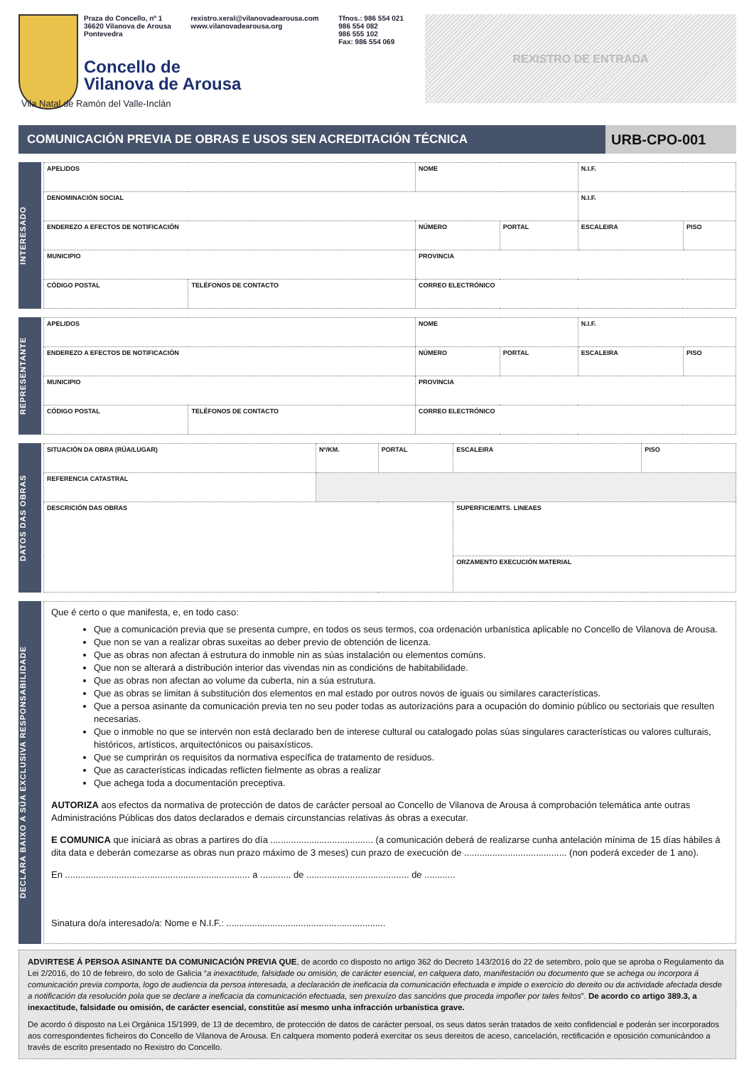Praza do Concello, nº 1
36620 Vilanova de Arousa
Pontevedra rexistro.xeral@vilanovadearousa.com
www.vilanovadearousa.org Tfnos.: 986 554 021
986 554 082
986 555 102
Fax: 986 554 069
Concello de
Vilanova de Arousa
Vila Natal de Ramón del Valle-Inclán
REXISTRO DE ENTRADA
COMUNICACIÓN PREVIA DE OBRAS E USOS SEN ACREDITACIÓN TÉCNICA
URB-CPO-001
INTERESADO
| APELIDOS | | NOME | | | N.I.F. | |
| DENOMINACIÓN SOCIAL | | | | | N.I.F. | |
| ENDEREZO A EFECTOS DE NOTIFICACIÓN | | | NÚMERO | PORTAL | ESCALEIRA | PISO |
| MUNICIPIO | | | PROVINCIA | | | |
| CÓDIGO POSTAL | TELÉFONOS DE CONTACTO | CORREO ELECTRÓNICO | | | | |
REPRESENTANTE
| APELIDOS | | NOME | | | N.I.F. | |
| ENDEREZO A EFECTOS DE NOTIFICACIÓN | | | NÚMERO | PORTAL | ESCALEIRA | PISO |
| MUNICIPIO | | | PROVINCIA | | | |
| CÓDIGO POSTAL | TELÉFONOS DE CONTACTO | CORREO ELECTRÓNICO | | | | |
DATOS DAS OBRAS
| SITUACIÓN DA OBRA (RÚA/LUGAR) | | Nº/KM. | PORTAL | ESCALEIRA | PISO |
| REFERENCIA CATASTRAL | | | | | |
| DESCRICIÓN DAS OBRAS | | | | SUPERFICIE/MTS. LINEAES | |
| | | | | ORZAMENTO EXECUCIÓN MATERIAL | |
DECLARA BAIXO A SÚA EXCLUSIVA RESPONSABILIDADE
Que é certo o que manifesta, e, en todo caso:
Que a comunicación previa que se presenta cumpre, en todos os seus termos, coa ordenación urbanística aplicable no Concello de Vilanova de Arousa.
Que non se van a realizar obras suxeitas ao deber previo de obtención de licenza.
Que as obras non afectan á estrutura do inmoble nin as súas instalación ou elementos comúns.
Que non se alterará a distribución interior das vivendas nin as condicións de habitabilidade.
Que as obras non afectan ao volume da cuberta, nin a súa estrutura.
Que as obras se limitan á substitución dos elementos en mal estado por outros novos de iguais ou similares características.
Que a persoa asinante da comunicación previa ten no seu poder todas as autorizacións para a ocupación do dominio público ou sectoriais que resulten necesarias.
Que o inmoble no que se intervén non está declarado ben de interese cultural ou catalogado polas súas singulares características ou valores culturais, históricos, artísticos, arquitectónicos ou paisaxísticos.
Que se cumprirán os requisitos da normativa específica de tratamento de residuos.
Que as características indicadas reflicten fielmente as obras a realizar
Que achega toda a documentación preceptiva.
AUTORIZA aos efectos da normativa de protección de datos de carácter persoal ao Concello de Vilanova de Arousa á comprobación telemática ante outras Administracións Públicas dos datos declarados e demais circunstancias relativas ás obras a executar.
E COMUNICA que iniciará as obras a partires do día ........................................ (a comunicación deberá de realizarse cunha antelación mínima de 15 días hábiles á dita data e deberán comezarse as obras nun prazo máximo de 3 meses) cun prazo de execución de ........................................ (non poderá exceder de 1 ano).
En ........................................................................ a ............ de ........................................ de ............
Sinatura do/a interesado/a: Nome e N.I.F.: ..............................................................
ADVIRTESE Á PERSOA ASINANTE DA COMUNICACIÓN PREVIA QUE, de acordo co disposto no artigo 362 do Decreto 143/2016 do 22 de setembro, polo que se aproba o Regulamento da Lei 2/2016, do 10 de febreiro, do solo de Galicia “a inexactitude, falsidade ou omisión, de carácter esencial, en calquera dato, manifestación ou documento que se achega ou incorpora á comunicación previa comporta, logo de audiencia da persoa interesada, a declaración de ineficacia da comunicación efectuada e impide o exercicio do dereito ou da actividade afectada desde a notificación da resolución pola que se declare a ineficacia da comunicación efectuada, sen prexuízo das sancións que proceda impoñer por tales feitos”. De acordo co artigo 389.3, a inexactitude, falsidade ou omisión, de carácter esencial, constitúe así mesmo unha infracción urbanística grave.
De acordo ó disposto na Lei Orgánica 15/1999, de 13 de decembro, de protección de datos de carácter persoal, os seus datos serán tratados de xeito confidencial e poderán ser incorporados aos correspondentes ficheiros do Concello de Vilanova de Arousa. En calquera momento poderá exercitar os seus dereitos de aceso, cancelación, rectificación e oposición comunicándoo a través de escrito presentado no Rexistro do Concello.